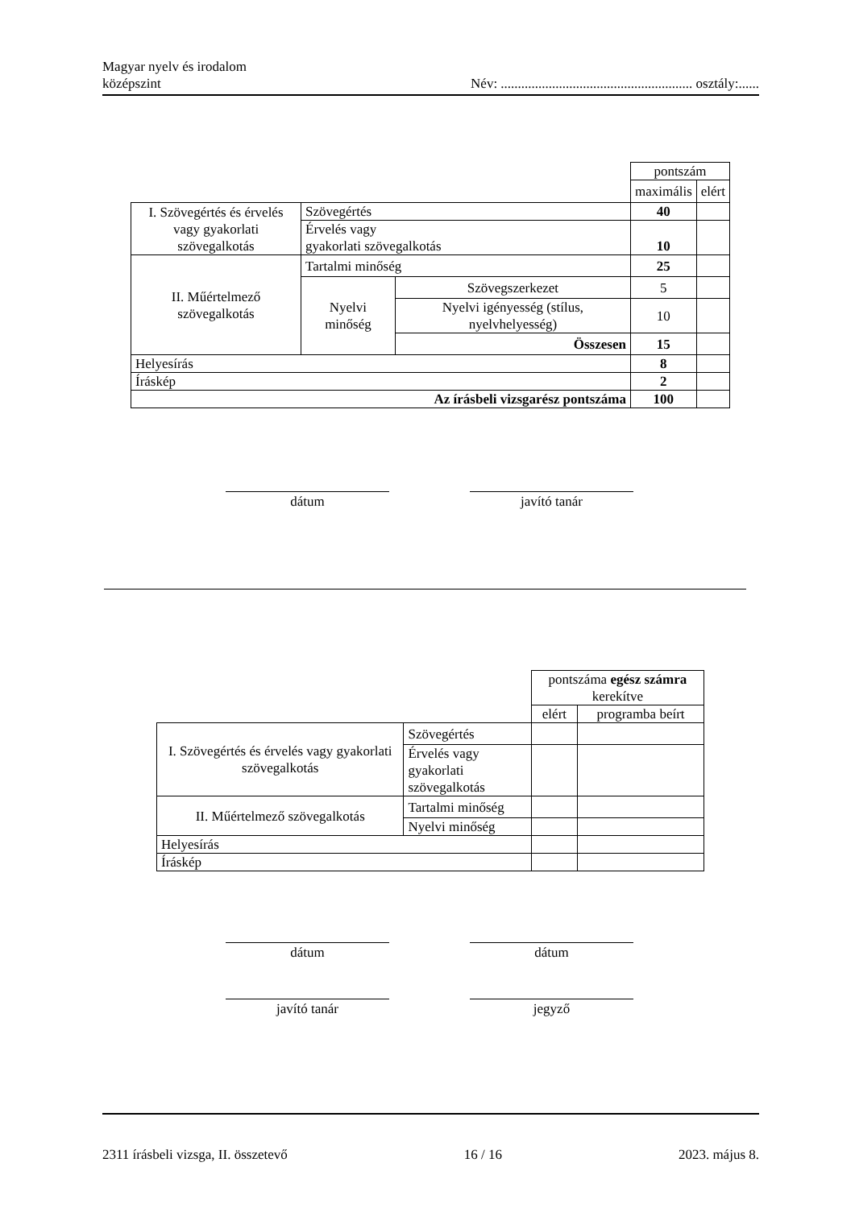Magyar nyelv és irodalom
középszint
Név: ........................................................ osztály:......
| | | | pontszám | |
| | | | maximális | elért |
| I. Szövegértés és érvelés vagy gyakorlati szövegalkotás | Szövegértés | | 40 | |
| | Érvelés vagy gyakorlati szövegalkotás | | 10 | |
| II. Műértelmező szövegalkotás | Tartalmi minőség | | 25 | |
| | Nyelvi minőség | Szövegszerkezet | 5 | |
| | | Nyelvi igényesség (stílus, nyelvhelyesség) | 10 | |
| | | Összesen | 15 | |
| Helyesírás | | | 8 | |
| Íráskép | | | 2 | |
| Az írásbeli vizsgarész pontszáma | | | 100 | |
dátum javító tanár
| | | pontszáma egész számra kerekítve | |
| | | elért | programba beírt |
| I. Szövegértés és érvelés vagy gyakorlati szövegalkotás | Szövegértés | | |
| | Érvelés vagy gyakorlati szövegalkotás | | |
| II. Műértelmező szövegalkotás | Tartalmi minőség | | |
| | Nyelvi minőség | | |
| Helyesírás | | | |
| Íráskép | | | |
dátum dátum
javító tanár jegyző
2311 írásbeli vizsga, II. összetevő
16 / 16 2023. május 8.